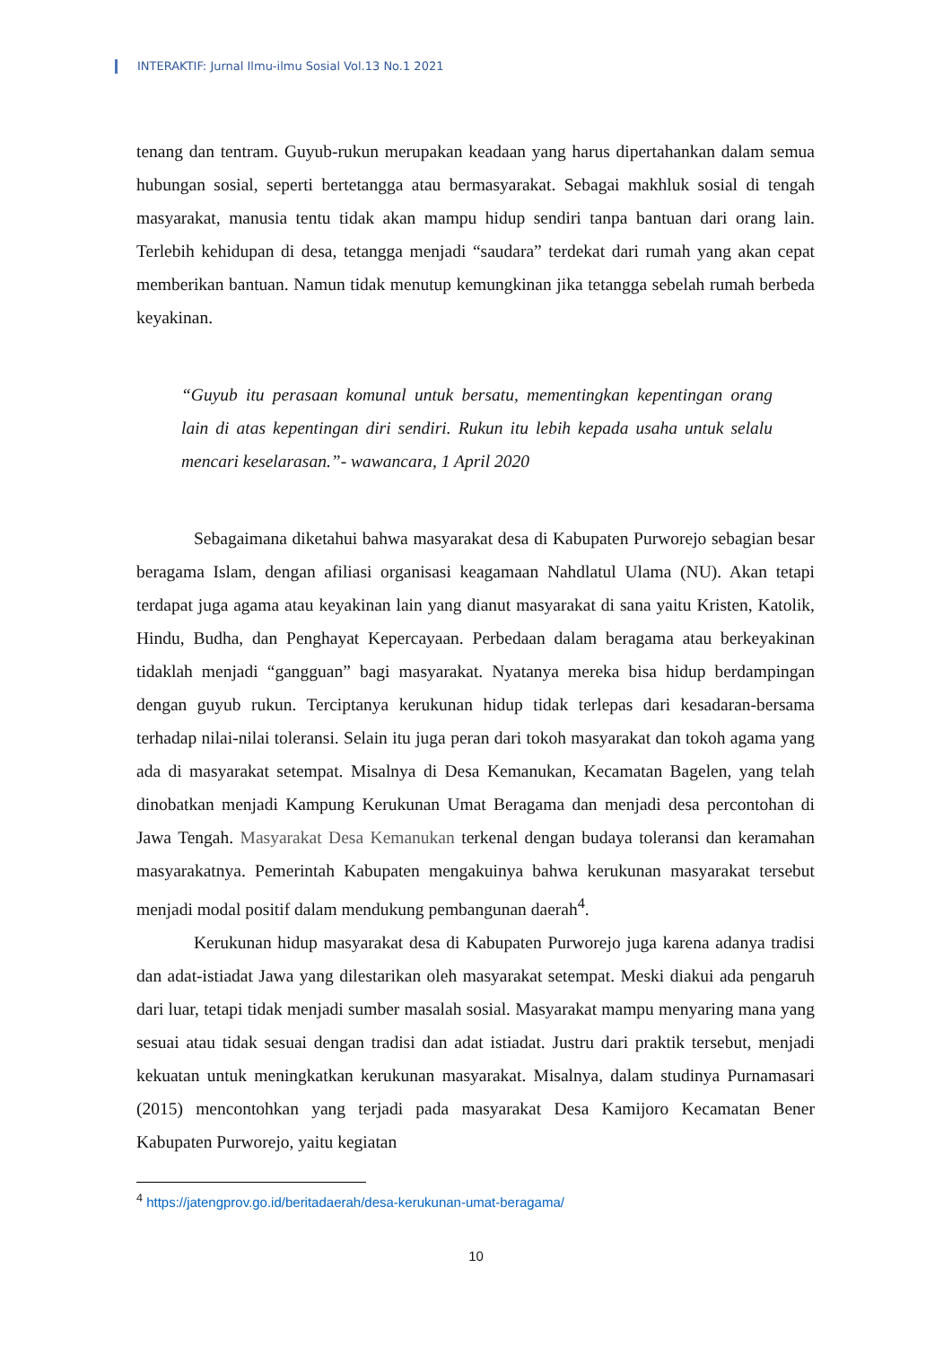INTERAKTIF: Jurnal Ilmu-ilmu Sosial Vol.13 No.1 2021
tenang dan tentram. Guyub-rukun merupakan keadaan yang harus dipertahankan dalam semua hubungan sosial, seperti bertetangga atau bermasyarakat. Sebagai makhluk sosial di tengah masyarakat, manusia tentu tidak akan mampu hidup sendiri tanpa bantuan dari orang lain. Terlebih kehidupan di desa, tetangga menjadi “saudara” terdekat dari rumah yang akan cepat memberikan bantuan. Namun tidak menutup kemungkinan jika tetangga sebelah rumah berbeda keyakinan.
“Guyub itu perasaan komunal untuk bersatu, mementingkan kepentingan orang lain di atas kepentingan diri sendiri. Rukun itu lebih kepada usaha untuk selalu mencari keselarasan.”- wawancara, 1 April 2020
Sebagaimana diketahui bahwa masyarakat desa di Kabupaten Purworejo sebagian besar beragama Islam, dengan afiliasi organisasi keagamaan Nahdlatul Ulama (NU). Akan tetapi terdapat juga agama atau keyakinan lain yang dianut masyarakat di sana yaitu Kristen, Katolik, Hindu, Budha, dan Penghayat Kepercayaan. Perbedaan dalam beragama atau berkeyakinan tidaklah menjadi “gangguan” bagi masyarakat. Nyatanya mereka bisa hidup berdampingan dengan guyub rukun. Terciptanya kerukunan hidup tidak terlepas dari kesadaran-bersama terhadap nilai-nilai toleransi. Selain itu juga peran dari tokoh masyarakat dan tokoh agama yang ada di masyarakat setempat. Misalnya di Desa Kemanukan, Kecamatan Bagelen, yang telah dinobatkan menjadi Kampung Kerukunan Umat Beragama dan menjadi desa percontohan di Jawa Tengah. Masyarakat Desa Kemanukan terkenal dengan budaya toleransi dan keramahan masyarakatnya. Pemerintah Kabupaten mengakuinya bahwa kerukunan masyarakat tersebut menjadi modal positif dalam mendukung pembangunan daerah<sup>4</sup>.
Kerukunan hidup masyarakat desa di Kabupaten Purworejo juga karena adanya tradisi dan adat-istiadat Jawa yang dilestarikan oleh masyarakat setempat. Meski diakui ada pengaruh dari luar, tetapi tidak menjadi sumber masalah sosial. Masyarakat mampu menyaring mana yang sesuai atau tidak sesuai dengan tradisi dan adat istiadat. Justru dari praktik tersebut, menjadi kekuatan untuk meningkatkan kerukunan masyarakat. Misalnya, dalam studinya Purnamasari (2015) mencontohkan yang terjadi pada masyarakat Desa Kamijoro Kecamatan Bener Kabupaten Purworejo, yaitu kegiatan
<sup>4</sup> https://jatengprov.go.id/beritadaerah/desa-kerukunan-umat-beragama/
10